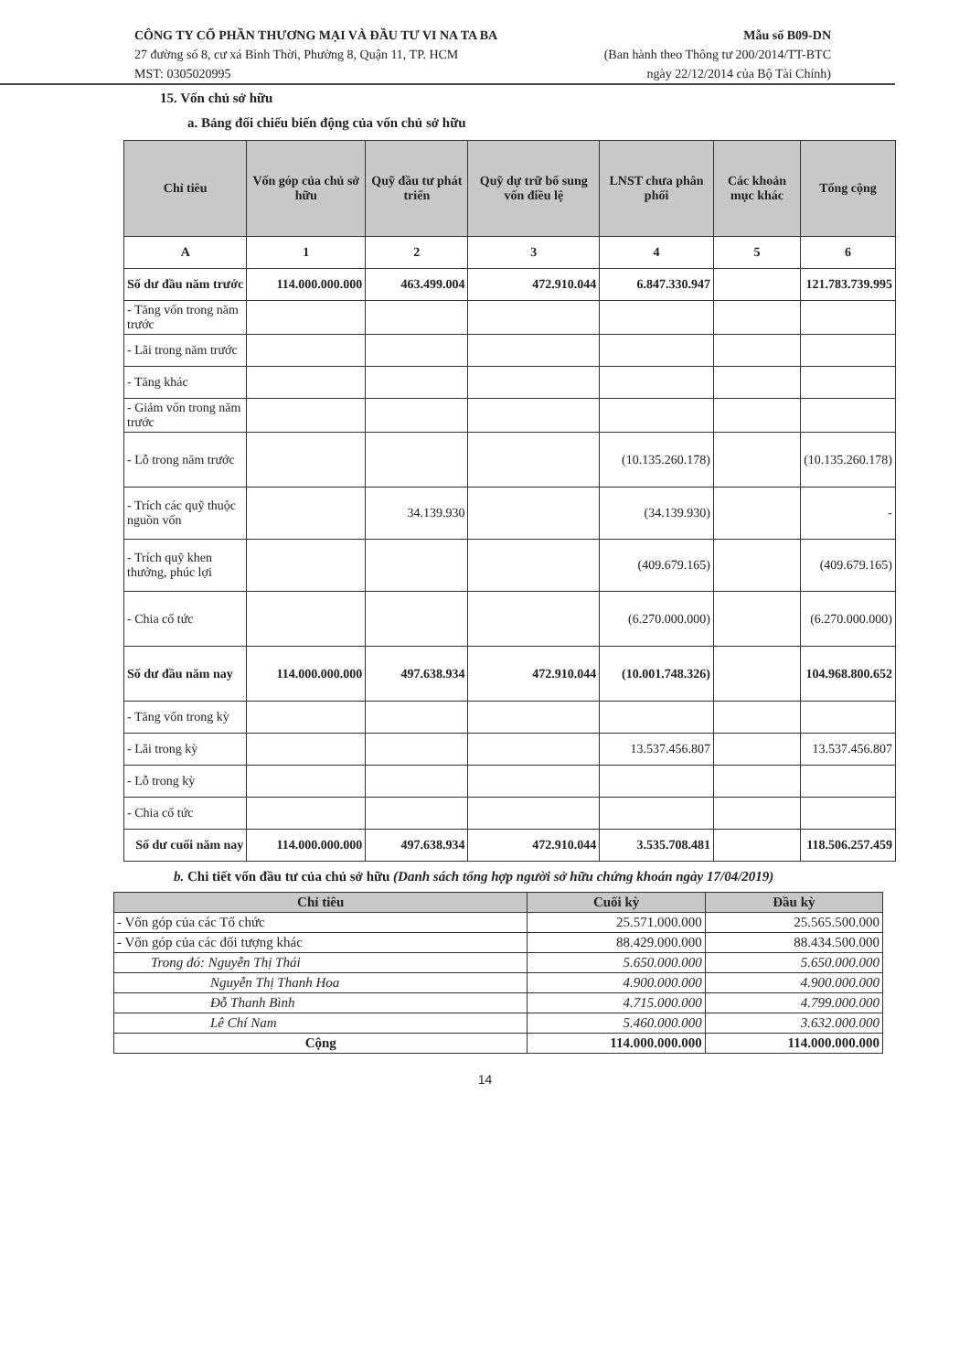CÔNG TY CỔ PHẦN THƯƠNG MẠI VÀ ĐẦU TƯ VI NA TA BA
27 đường số 8, cư xá Bình Thời, Phường 8, Quận 11, TP. HCM
MST: 0305020995
Mẫu số B09-DN
(Ban hành theo Thông tư 200/2014/TT-BTC
ngày 22/12/2014 của Bộ Tài Chính)
15. Vốn chủ sở hữu
a. Bảng đối chiếu biến động của vốn chủ sở hữu
| Chỉ tiêu | Vốn góp của chủ sở hữu | Quỹ đầu tư phát triển | Quỹ dự trữ bổ sung vốn điều lệ | LNST chưa phân phối | Các khoản mục khác | Tổng cộng |
| --- | --- | --- | --- | --- | --- | --- |
| A | 1 | 2 | 3 | 4 | 5 | 6 |
| Số dư đầu năm trước | 114.000.000.000 | 463.499.004 | 472.910.044 | 6.847.330.947 | | 121.783.739.995 |
| - Tăng vốn trong năm trước | | | | | | |
| - Lãi trong năm trước | | | | | | |
| - Tăng khác | | | | | | |
| - Giảm vốn trong năm trước | | | | | | |
| - Lỗ trong năm trước | | | | (10.135.260.178) | | (10.135.260.178) |
| - Trích các quỹ thuộc nguồn vốn | | 34.139.930 | | (34.139.930) | | - |
| - Trích quỹ khen thưởng, phúc lợi | | | | (409.679.165) | | (409.679.165) |
| - Chia cổ tức | | | | (6.270.000.000) | | (6.270.000.000) |
| Số dư đầu năm nay | 114.000.000.000 | 497.638.934 | 472.910.044 | (10.001.748.326) | | 104.968.800.652 |
| - Tăng vốn trong kỳ | | | | | | |
| - Lãi trong kỳ | | | | 13.537.456.807 | | 13.537.456.807 |
| - Lỗ trong kỳ | | | | | | |
| - Chia cổ tức | | | | | | |
| Số dư cuối năm nay | 114.000.000.000 | 497.638.934 | 472.910.044 | 3.535.708.481 | | 118.506.257.459 |
b. Chi tiết vốn đầu tư của chủ sở hữu (Danh sách tổng hợp người sở hữu chứng khoán ngày 17/04/2019)
| Chỉ tiêu | Cuối kỳ | Đầu kỳ |
| --- | --- | --- |
| - Vốn góp của các Tổ chức | 25.571.000.000 | 25.565.500.000 |
| - Vốn góp của các đối tượng khác | 88.429.000.000 | 88.434.500.000 |
| Trong đó: Nguyễn Thị Thái | 5.650.000.000 | 5.650.000.000 |
| Nguyễn Thị Thanh Hoa | 4.900.000.000 | 4.900.000.000 |
| Đỗ Thanh Bình | 4.715.000.000 | 4.799.000.000 |
| Lê Chí Nam | 5.460.000.000 | 3.632.000.000 |
| Cộng | 114.000.000.000 | 114.000.000.000 |
14